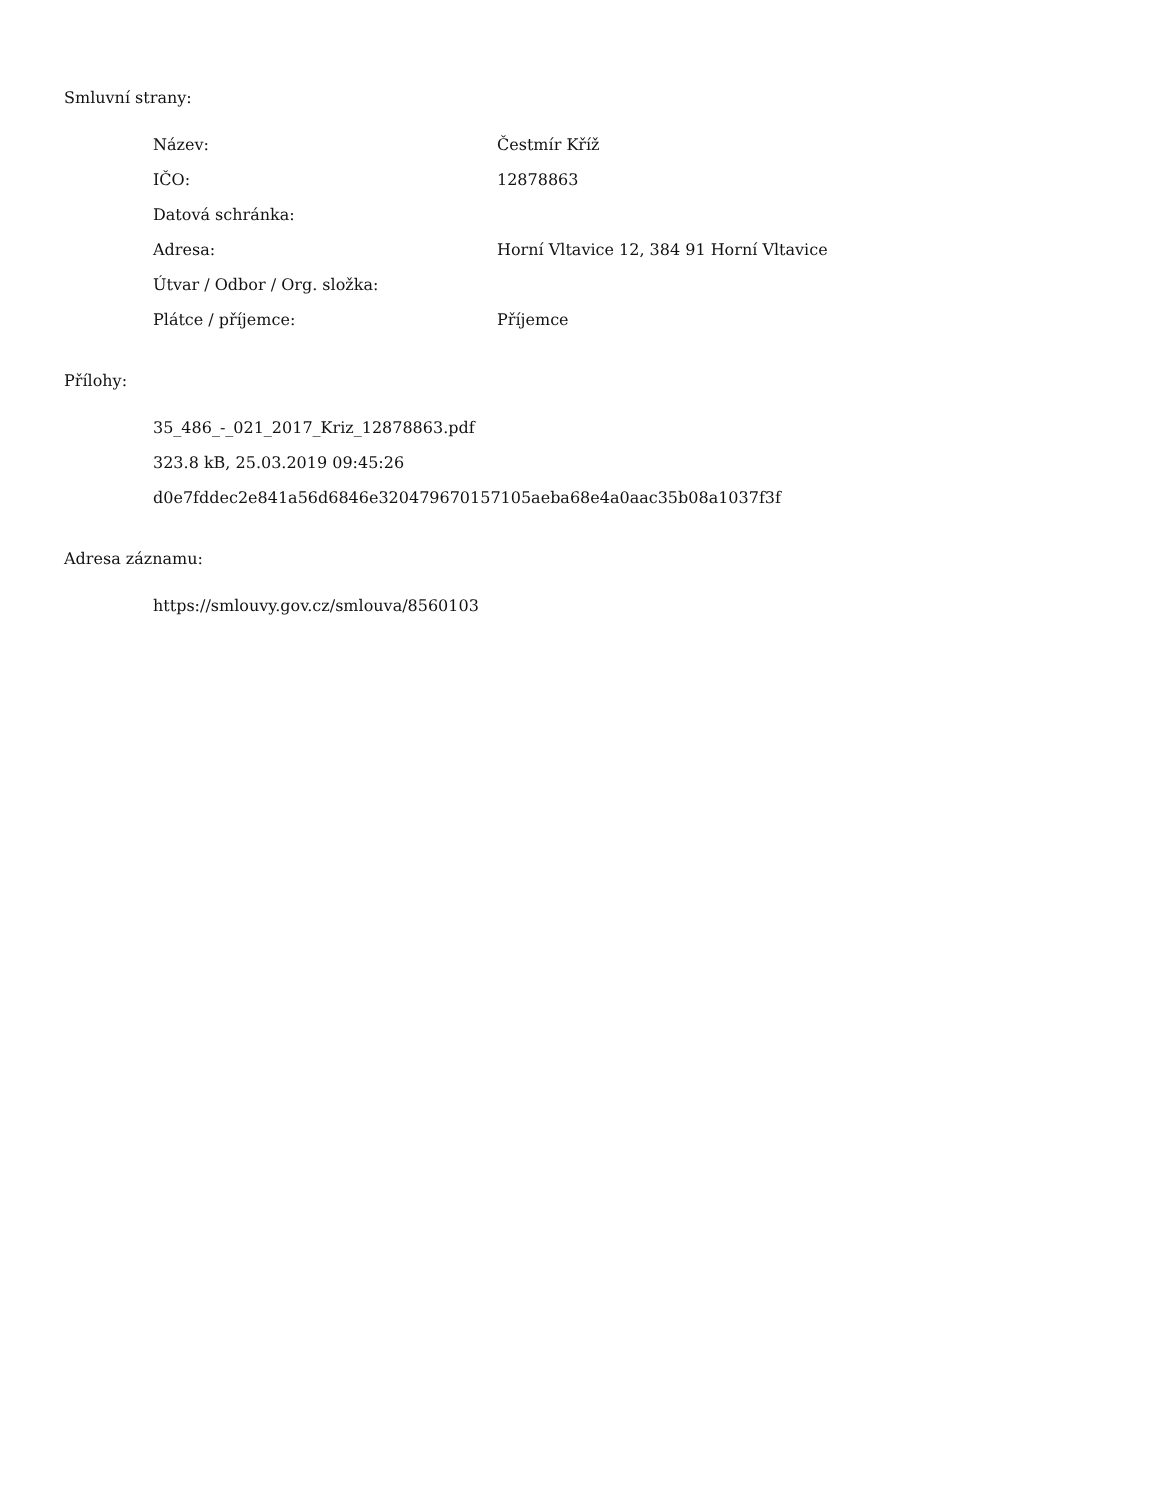Smluvní strany:
| Název: | Čestmír Kříž |
| IČO: | 12878863 |
| Datová schránka: | |
| Adresa: | Horní Vltavice 12, 384 91 Horní Vltavice |
| Útvar / Odbor / Org. složka: | |
| Plátce / příjemce: | Příjemce |
Přílohy:
35_486_-_021_2017_Kriz_12878863.pdf
323.8 kB, 25.03.2019 09:45:26
d0e7fddec2e841a56d6846e320479670157105aeba68e4a0aac35b08a1037f3f
Adresa záznamu:
https://smlouvy.gov.cz/smlouva/8560103